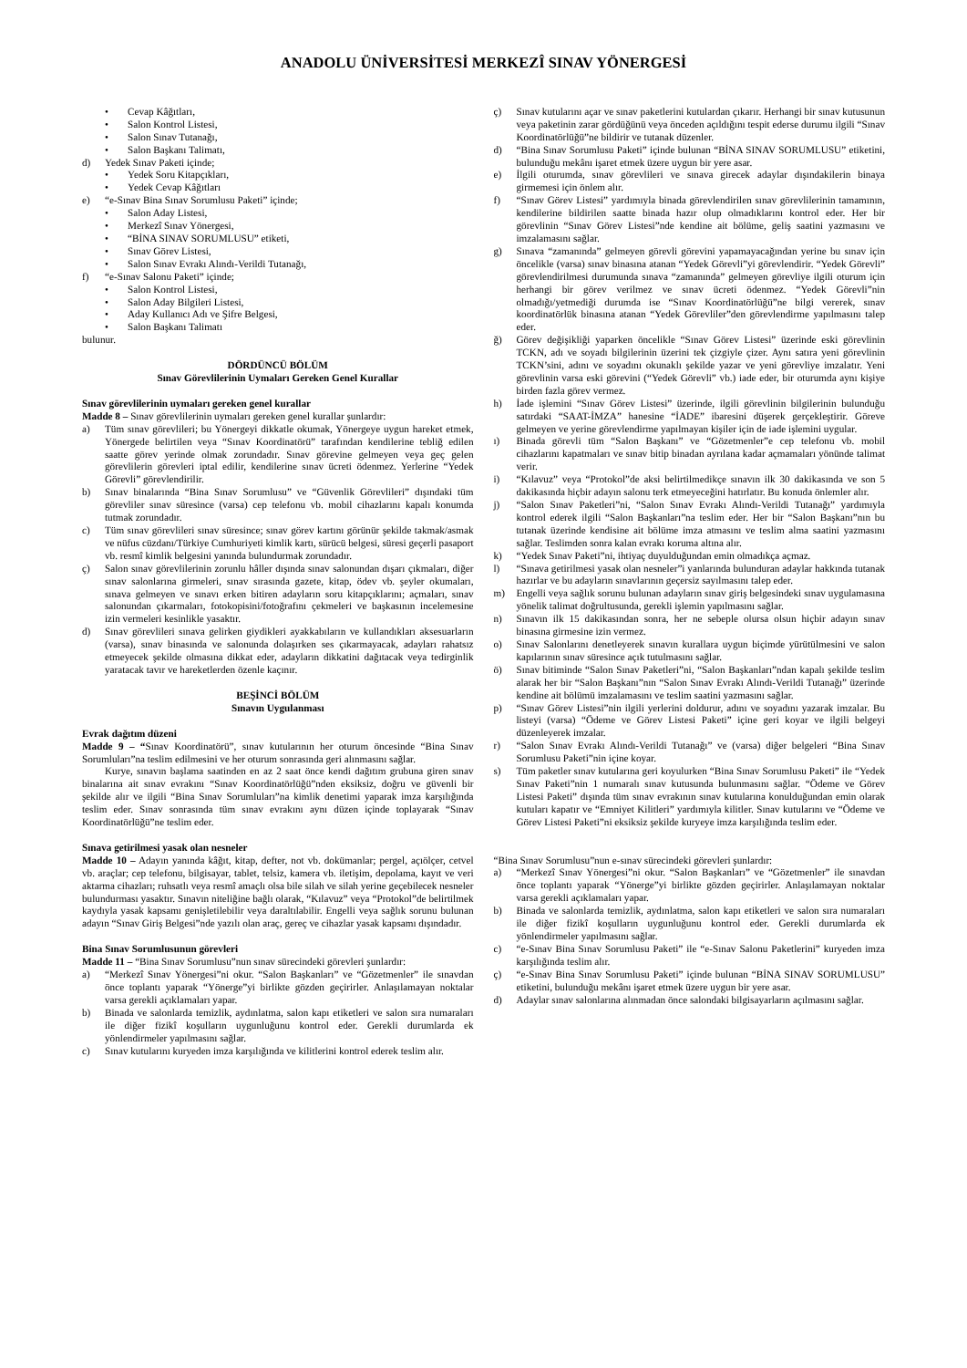ANADOLU ÜNİVERSİTESİ MERKEZÎ SINAV YÖNERGESİ
• Cevap Kâğıtları,
• Salon Kontrol Listesi,
• Salon Sınav Tutanağı,
• Salon Başkanı Talimatı,
d) Yedek Sınav Paketi içinde;
• Yedek Soru Kitapçıkları,
• Yedek Cevap Kâğıtları
e) “e-Sınav Bina Sınav Sorumlusu Paketi” içinde;
• Salon Aday Listesi,
• Merkezî Sınav Yönergesi,
• “BİNA SINAV SORUMLUSU” etiketi,
• Sınav Görev Listesi,
• Salon Sınav Evrakı Alındı-Verildi Tutanağı,
f) “e-Sınav Salonu Paketi” içinde;
• Salon Kontrol Listesi,
• Salon Aday Bilgileri Listesi,
• Aday Kullanıcı Adı ve Şifre Belgesi,
• Salon Başkanı Talimatı
bulunur.
DÖRDÜNCÜ BÖLÜM
Sınav Görevlilerinin Uymaları Gereken Genel Kurallar
Sınav görevlilerinin uymaları gereken genel kurallar
Madde 8 – Sınav görevlilerinin uymaları gereken genel kurallar şunlardır:
a) Tüm sınav görevlileri; bu Yönergeyi dikkatle okumak, Yönergeye uygun hareket etmek, Yönergede belirtilen veya “Sınav Koordinatörü” tarafından kendilerine tebliğ edilen saatte görev yerinde olmak zorundadır. Sınav görevine gelmeyen veya geç gelen görevlilerin görevleri iptal edilir, kendilerine sınav ücreti ödenmez. Yerlerine “Yedek Görevli” görevlendirilir.
b) Sınav binalarında “Bina Sınav Sorumlusu” ve “Güvenlik Görevlileri” dışındaki tüm görevliler sınav süresince (varsa) cep telefonu vb. mobil cihazlarını kapalı konumda tutmak zorundadır.
c) Tüm sınav görevlileri sınav süresince; sınav görev kartını görünür şekilde takmak/asmak ve nüfus cüzdanı/Türkiye Cumhuriyeti kimlik kartı, sürücü belgesi, süresi geçerli pasaport vb. resmî kimlik belgesini yanında bulundurmak zorundadır.
ç) Salon sınav görevlilerinin zorunlu hâller dışında sınav salonundan dışarı çıkmaları, diğer sınav salonlarına girmeleri, sınav sırasında gazete, kitap, ödev vb. şeyler okumaları, sınava gelmeyen ve sınavı erken bitiren adayların soru kitapçıklarını; açmaları, sınav salonundan çıkarmaları, fotokopisini/fotoğrafını çekmeleri ve başkasının incelemesine izin vermeleri kesinlikle yasaktır.
d) Sınav görevlileri sınava gelirken giydikleri ayakkabıların ve kullandıkları aksesuarların (varsa), sınav binasında ve salonunda dolaşırken ses çıkarmayacak, adayları rahatsız etmeyecek şekilde olmasına dikkat eder, adayların dikkatini dağıtacak veya tedirginlik yaratacak tavır ve hareketlerden özenle kaçınır.
BEŞİNCİ BÖLÜM
Sınavın Uygulanması
Evrak dağıtım düzeni
Madde 9 – “Sınav Koordinatörü”, sınav kutularının her oturum öncesinde “Bina Sınav Sorumluları”na teslim edilmesini ve her oturum sonrasında geri alınmasını sağlar.
Kurye, sınavın başlama saatinden en az 2 saat önce kendi dağıtım grubuna giren sınav binalarına ait sınav evrakını “Sınav Koordinatörlüğü”nden eksiksiz, doğru ve güvenli bir şekilde alır ve ilgili “Bina Sınav Sorumluları”na kimlik denetimi yaparak imza karşılığında teslim eder. Sınav sonrasında tüm sınav evrakını aynı düzen içinde toplayarak “Sınav Koordinatörlüğü”ne teslim eder.
Sınava getirilmesi yasak olan nesneler
Madde 10 – Adayın yanında kâğıt, kitap, defter, not vb. dokümanlar; pergel, açıölçer, cetvel vb. araçlar; cep telefonu, bilgisayar, tablet, telsiz, kamera vb. iletişim, depolama, kayıt ve veri aktarma cihazları; ruhsatlı veya resmî amaçlı olsa bile silah ve silah yerine geçebilecek nesneler bulundurması yasaktır. Sınavın niteliğine bağlı olarak, “Kılavuz” veya “Protokol”de belirtilmek kaydıyla yasak kapsamı genişletilebilir veya daraltılabilir. Engelli veya sağlık sorunu bulunan adayın “Sınav Giriş Belgesi”nde yazılı olan araç, gereç ve cihazlar yasak kapsamı dışındadır.
Bina Sınav Sorumlusunun görevleri
Madde 11 – “Bina Sınav Sorumlusu”nun sınav sürecindeki görevleri şunlardır:
a) “Merkezî Sınav Yönergesi”ni okur. “Salon Başkanları” ve “Gözetmenler” ile sınavdan önce toplantı yaparak “Yönerge”yi birlikte gözden geçirirler. Anlaşılamayan noktalar varsa gerekli açıklamaları yapar.
b) Binada ve salonlarda temizlik, aydınlatma, salon kapı etiketleri ve salon sıra numaraları ile diğer fizikî koşulların uygunluğunu kontrol eder. Gerekli durumlarda ek yönlendirmeler yapılmasını sağlar.
c) Sınav kutularını kuryeden imza karşılığında ve kilitlerini kontrol ederek teslim alır.
ç) Sınav kutularını açar ve sınav paketlerini kutulardan çıkarır. Herhangi bir sınav kutusunun veya paketinin zarar gördüğünü veya önceden açıldığını tespit ederse durumu ilgili “Sınav Koordinatörlüğü”ne bildirir ve tutanak düzenler.
d) “Bina Sınav Sorumlusu Paketi” içinde bulunan “BİNA SINAV SORUMLUSU” etiketini, bulunduğu mekânı işaret etmek üzere uygun bir yere asar.
e) İlgili oturumda, sınav görevlileri ve sınava girecek adaylar dışındakilerin binaya girmemesi için önlem alır.
f) “Sınav Görev Listesi” yardımıyla binada görevlendirilen sınav görevlilerinin tamamının, kendilerine bildirilen saatte binada hazır olup olmadıklarını kontrol eder. Her bir görevlinin “Sınav Görev Listesi”nde kendine ait bölüme, geliş saatini yazmasını ve imzalamasını sağlar.
g) Sınava “zamanında” gelmeyen görevli görevini yapamayacağından yerine bu sınav için öncelikle (varsa) sınav binasına atanan “Yedek Görevli”yi görevlendirir. “Yedek Görevli” görevlendirilmesi durumunda sınava “zamanında” gelmeyen görevliye ilgili oturum için herhangi bir görev verilmez ve sınav ücreti ödenmez. “Yedek Görevli”nin olmadığı/yetmediği durumda ise “Sınav Koordinatörlüğü”ne bilgi vererek, sınav koordinatörlük binasına atanan “Yedek Görevliler”den görevlendirme yapılmasını talep eder.
ğ) Görev değişikliği yaparken öncelikle “Sınav Görev Listesi” üzerinde eski görevlinin TCKN, adı ve soyadı bilgilerinin üzerini tek çizgiyle çizer. Aynı satıra yeni görevlinin TCKN’sini, adını ve soyadını okunaklı şekilde yazar ve yeni görevliye imzalatır. Yeni görevlinin varsa eski görevini (“Yedek Görevli” vb.) iade eder, bir oturumda aynı kişiye birden fazla görev vermez.
h) İade işlemini “Sınav Görev Listesi” üzerinde, ilgili görevlinin bilgilerinin bulunduğu satırdaki “SAAT-İMZA” hanesine “İADE” ibaresini düşerek gerçekleştirir. Göreve gelmeyen ve yerine görevlendirme yapılmayan kişiler için de iade işlemini uygular.
ı) Binada görevli tüm “Salon Başkanı” ve “Gözetmenler”e cep telefonu vb. mobil cihazlarını kapatmaları ve sınav bitip binadan ayrılana kadar açmamaları yönünde talimat verir.
i) “Kılavuz” veya “Protokol”de aksi belirtilmedikçe sınavın ilk 30 dakikasında ve son 5 dakikasında hiçbir adayın salonu terk etmeyeceğini hatırlatır. Bu konuda önlemler alır.
j) “Salon Sınav Paketleri”ni, “Salon Sınav Evrakı Alındı-Verildi Tutanağı” yardımıyla kontrol ederek ilgili “Salon Başkanları”na teslim eder. Her bir “Salon Başkanı”nın bu tutanak üzerinde kendisine ait bölüme imza atmasını ve teslim alma saatini yazmasını sağlar. Teslimden sonra kalan evrakı koruma altına alır.
k) “Yedek Sınav Paketi”ni, ihtiyaç duyulduğundan emin olmadıkça açmaz.
l) “Sınava getirilmesi yasak olan nesneler”i yanlarında bulunduran adaylar hakkında tutanak hazırlar ve bu adayların sınavlarının geçersiz sayılmasını talep eder.
m) Engelli veya sağlık sorunu bulunan adayların sınav giriş belgesindeki sınav uygulamasına yönelik talimat doğrultusunda, gerekli işlemin yapılmasını sağlar.
n) Sınavın ilk 15 dakikasından sonra, her ne sebeple olursa olsun hiçbir adayın sınav binasına girmesine izin vermez.
o) Sınav Salonlarını denetleyerek sınavın kurallara uygun biçimde yürütülmesini ve salon kapılarının sınav süresince açık tutulmasını sağlar.
ö) Sınav bitiminde “Salon Sınav Paketleri”ni, “Salon Başkanları”ndan kapalı şekilde teslim alarak her bir “Salon Başkanı”nın “Salon Sınav Evrakı Alındı-Verildi Tutanağı” üzerinde kendine ait bölümü imzalamasını ve teslim saatini yazmasını sağlar.
p) “Sınav Görev Listesi”nin ilgili yerlerini doldurur, adını ve soyadını yazarak imzalar. Bu listeyi (varsa) “Ödeme ve Görev Listesi Paketi” içine geri koyar ve ilgili belgeyi düzenleyerek imzalar.
r) “Salon Sınav Evrakı Alındı-Verildi Tutanağı” ve (varsa) diğer belgeleri “Bina Sınav Sorumlusu Paketi”nin içine koyar.
s) Tüm paketler sınav kutularına geri koyulurken “Bina Sınav Sorumlusu Paketi” ile “Yedek Sınav Paketi”nin 1 numaralı sınav kutusunda bulunmasını sağlar. “Ödeme ve Görev Listesi Paketi” dışında tüm sınav evrakının sınav kutularına konulduğundan emin olarak kutuları kapatır ve “Emniyet Kilitleri” yardımıyla kilitler. Sınav kutularını ve “Ödeme ve Görev Listesi Paketi”ni eksiksiz şekilde kuryeye imza karşılığında teslim eder.
“Bina Sınav Sorumlusu”nun e-sınav sürecindeki görevleri şunlardır:
a) “Merkezî Sınav Yönergesi”ni okur. “Salon Başkanları” ve “Gözetmenler” ile sınavdan önce toplantı yaparak “Yönerge”yi birlikte gözden geçirirler. Anlaşılamayan noktalar varsa gerekli açıklamaları yapar.
b) Binada ve salonlarda temizlik, aydınlatma, salon kapı etiketleri ve salon sıra numaraları ile diğer fizikî koşulların uygunluğunu kontrol eder. Gerekli durumlarda ek yönlendirmeler yapılmasını sağlar.
c) “e-Sınav Bina Sınav Sorumlusu Paketi” ile “e-Sınav Salonu Paketlerini” kuryeden imza karşılığında teslim alır.
ç) “e-Sınav Bina Sınav Sorumlusu Paketi” içinde bulunan “BİNA SINAV SORUMLUSU” etiketini, bulunduğu mekânı işaret etmek üzere uygun bir yere asar.
d) Adaylar sınav salonlarına alınmadan önce salondaki bilgisayarların açılmasını sağlar.